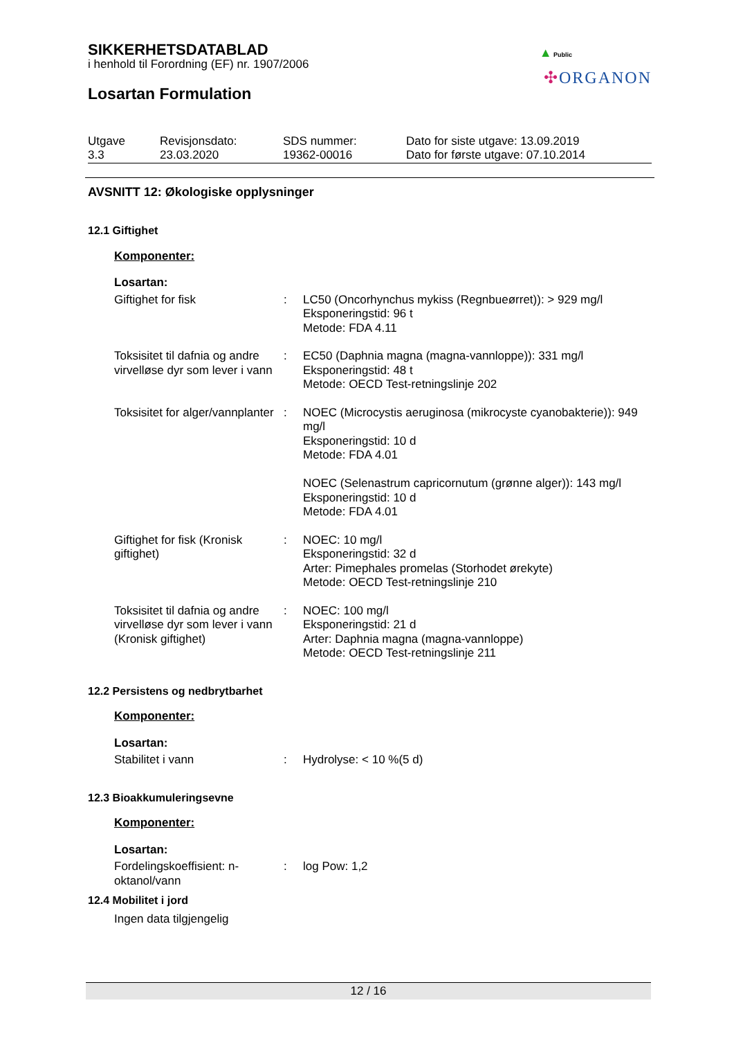▲ Public
✣ORGANON
SIKKERHETSDATABLAD
i henhold til Forordning (EF) nr. 1907/2006
Losartan Formulation
| Utgave 3.3 | Revisjonsdato: 23.03.2020 | SDS nummer: 19362-00016 | Dato for siste utgave: 13.09.2019 Dato for første utgave: 07.10.2014 |
AVSNITT 12: Økologiske opplysninger
12.1 Giftighet
Komponenter:
Losartan:
| Giftighet for fisk | : | LC50 (Oncorhynchus mykiss (Regnbueørret)): > 929 mg/l Eksponeringstid: 96 t Metode: FDA 4.11 |
| Toksisitet til dafnia og andre virvelløse dyr som lever i vann | : | EC50 (Daphnia magna (magna-vannloppe)): 331 mg/l Eksponeringstid: 48 t Metode: OECD Test-retningslinje 202 |
| Toksisitet for alger/vannplanter | : | NOEC (Microcystis aeruginosa (mikrocyste cyanobakterie)): 949 mg/l Eksponeringstid: 10 d Metode: FDA 4.01 NOEC (Selenastrum capricornutum (grønne alger)): 143 mg/l Eksponeringstid: 10 d Metode: FDA 4.01 |
| Giftighet for fisk (Kronisk giftighet) | : | NOEC: 10 mg/l Eksponeringstid: 32 d Arter: Pimephales promelas (Storhodet ørekyte) Metode: OECD Test-retningslinje 210 |
| Toksisitet til dafnia og andre virvelløse dyr som lever i vann (Kronisk giftighet) | : | NOEC: 100 mg/l Eksponeringstid: 21 d Arter: Daphnia magna (magna-vannloppe) Metode: OECD Test-retningslinje 211 |
12.2 Persistens og nedbrytbarhet
Komponenter:
Losartan:
| Stabilitet i vann | : | Hydrolyse: < 10 %(5 d) |
12.3 Bioakkumuleringsevne
Komponenter:
Losartan:
| Fordelingskoeffisient: n-oktanol/vann | : | log Pow: 1,2 |
12.4 Mobilitet i jord
Ingen data tilgjengelig
12 / 16